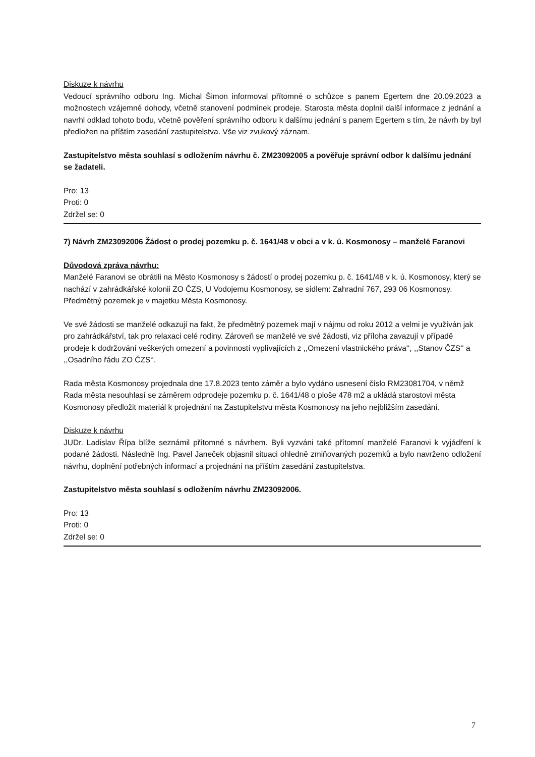Diskuze k návrhu
Vedoucí správního odboru Ing. Michal Šimon informoval přítomné o schůzce s panem Egertem dne 20.09.2023 a možnostech vzájemné dohody, včetně stanovení podmínek prodeje. Starosta města doplnil další informace z jednání a navrhl odklad tohoto bodu, včetně pověření správního odboru k dalšímu jednání s panem Egertem s tím, že návrh by byl předložen na příštím zasedání zastupitelstva. Vše viz zvukový záznam.
Zastupitelstvo města souhlasí s odložením návrhu č. ZM23092005 a pověřuje správní odbor k dalšímu jednání se žadateli.
Pro: 13
Proti: 0
Zdržel se: 0
7) Návrh ZM23092006 Žádost o prodej pozemku p. č. 1641/48 v obci a v k. ú. Kosmonosy – manželé Faranovi
Důvodová zpráva návrhu:
Manželé Faranovi se obrátili na Město Kosmonosy s žádostí o prodej pozemku p. č. 1641/48 v k. ú. Kosmonosy, který se nachází v zahrádkářské kolonii ZO ČZS, U Vodojemu Kosmonosy, se sídlem: Zahradní 767, 293 06 Kosmonosy. Předmětný pozemek je v majetku Města Kosmonosy.
Ve své žádosti se manželé odkazují na fakt, že předmětný pozemek mají v nájmu od roku 2012 a velmi je využíván jak pro zahrádkářství, tak pro relaxaci celé rodiny. Zároveň se manželé ve své žádosti, viz příloha zavazují v případě prodeje k dodržování veškerých omezení a povinností vyplívajících z ,,Omezení vlastnického práva‘‘, ,,Stanov ČZS‘‘ a ,,Osadního řádu ZO ČZS‘‘.
Rada města Kosmonosy projednala dne 17.8.2023 tento záměr a bylo vydáno usnesení číslo RM23081704, v němž Rada města nesouhlasí se záměrem odprodeje pozemku p. č. 1641/48 o ploše 478 m2 a ukládá starostovi města Kosmonosy předložit materiál k projednání na Zastupitelstvu města Kosmonosy na jeho nejbližším zasedání.
Diskuze k návrhu
JUDr. Ladislav Řípa blíže seznámil přítomné s návrhem. Byli vyzváni také přítomní manželé Faranovi k vyjádření k podané žádosti. Následně Ing. Pavel Janeček objasnil situaci ohledně zmiňovaných pozemků a bylo navrženo odložení návrhu, doplnění potřebných informací a projednání na příštím zasedání zastupitelstva.
Zastupitelstvo města souhlasí s odložením návrhu ZM23092006.
Pro: 13
Proti: 0
Zdržel se: 0
7